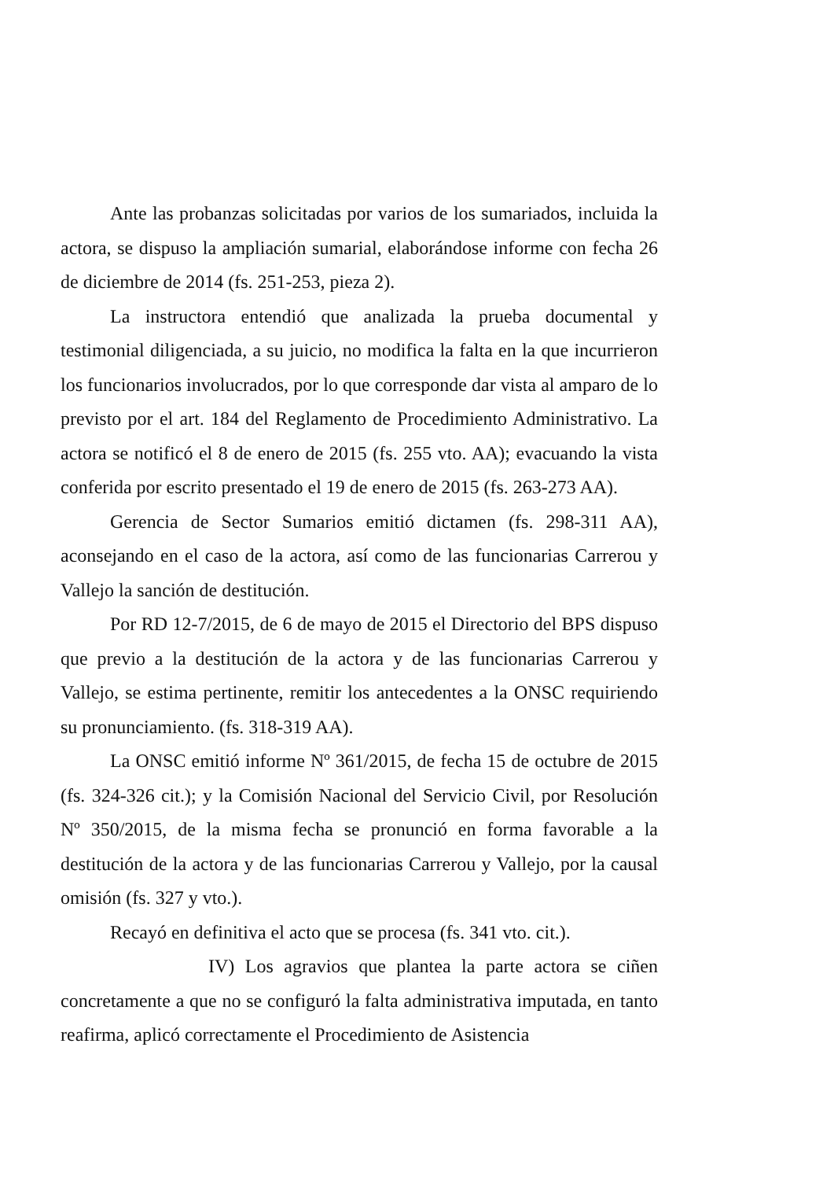Ante las probanzas solicitadas por varios de los sumariados, incluida la actora, se dispuso la ampliación sumarial, elaborándose informe con fecha 26 de diciembre de 2014 (fs. 251-253, pieza 2).
La instructora entendió que analizada la prueba documental y testimonial diligenciada, a su juicio, no modifica la falta en la que incurrieron los funcionarios involucrados, por lo que corresponde dar vista al amparo de lo previsto por el art. 184 del Reglamento de Procedimiento Administrativo. La actora se notificó el 8 de enero de 2015 (fs. 255 vto. AA); evacuando la vista conferida por escrito presentado el 19 de enero de 2015 (fs. 263-273 AA).
Gerencia de Sector Sumarios emitió dictamen (fs. 298-311 AA), aconsejando en el caso de la actora, así como de las funcionarias Carrerou y Vallejo la sanción de destitución.
Por RD 12-7/2015, de 6 de mayo de 2015 el Directorio del BPS dispuso que previo a la destitución de la actora y de las funcionarias Carrerou y Vallejo, se estima pertinente, remitir los antecedentes a la ONSC requiriendo su pronunciamiento. (fs. 318-319 AA).
La ONSC emitió informe Nº 361/2015, de fecha 15 de octubre de 2015 (fs. 324-326 cit.); y la Comisión Nacional del Servicio Civil, por Resolución Nº 350/2015, de la misma fecha se pronunció en forma favorable a la destitución de la actora y de las funcionarias Carrerou y Vallejo, por la causal omisión (fs. 327 y vto.).
Recayó en definitiva el acto que se procesa (fs. 341 vto. cit.).
IV) Los agravios que plantea la parte actora se ciñen concretamente a que no se configuró la falta administrativa imputada, en tanto reafirma, aplicó correctamente el Procedimiento de Asistencia